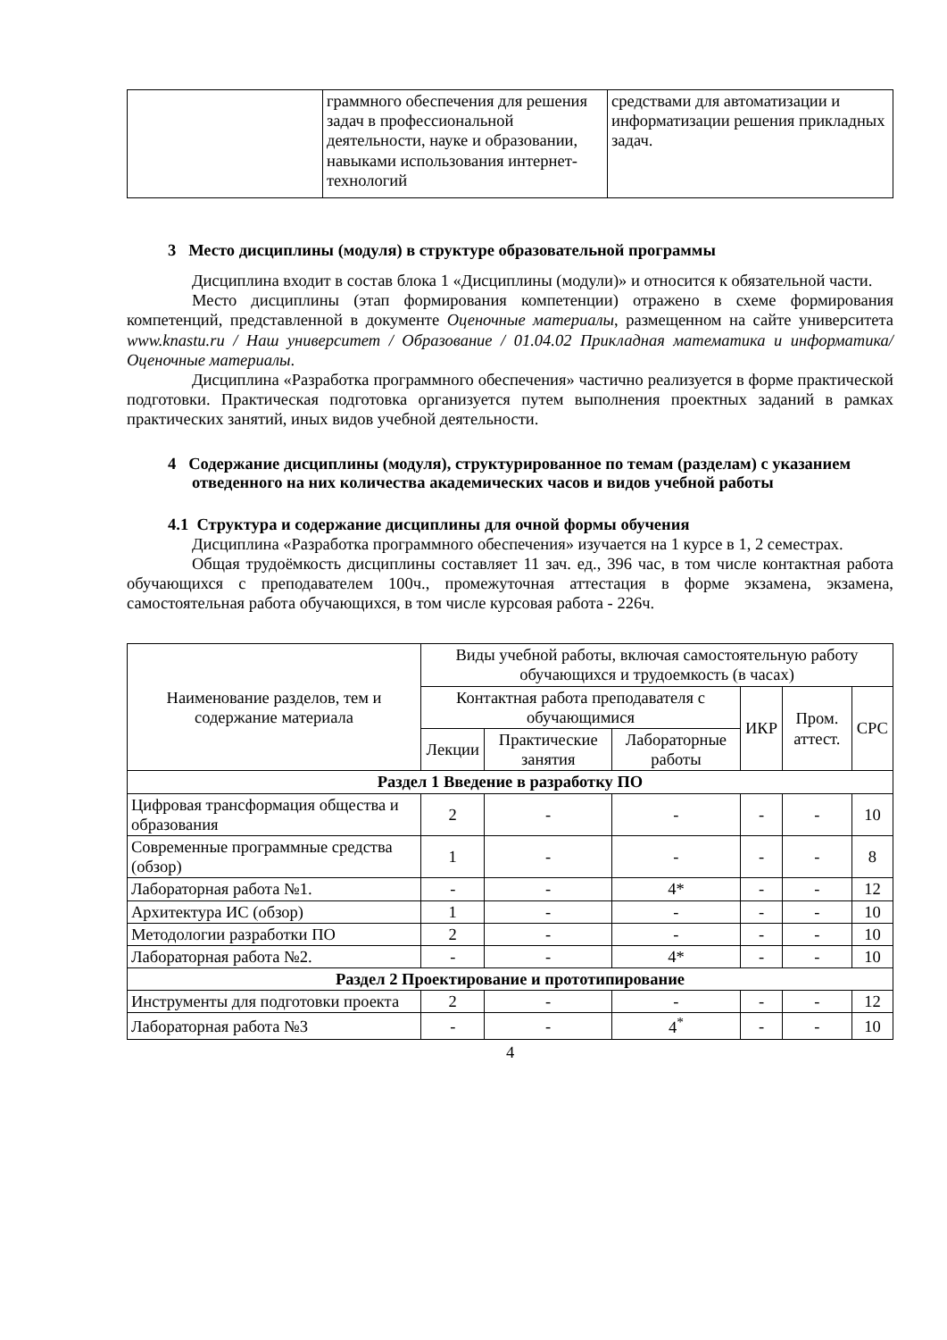| | граммного обеспечения для решения задач в профессиональной деятельности, науке и образовании, навыками использования интернет-технологий | средствами для автоматизации и информатизации решения прикладных задач. |
3 Место дисциплины (модуля) в структуре образовательной программы
Дисциплина входит в состав блока 1 «Дисциплины (модули)» и относится к обязательной части.
Место дисциплины (этап формирования компетенции) отражено в схеме формирования компетенций, представленной в документе Оценочные материалы, размещенном на сайте университета www.knastu.ru / Наш университет / Образование / 01.04.02 Прикладная математика и информатика/Оценочные материалы.
Дисциплина «Разработка программного обеспечения» частично реализуется в форме практической подготовки. Практическая подготовка организуется путем выполнения проектных заданий в рамках практических занятий, иных видов учебной деятельности.
4 Содержание дисциплины (модуля), структурированное по темам (разделам) с указанием отведенного на них количества академических часов и видов учебной работы
4.1 Структура и содержание дисциплины для очной формы обучения
Дисциплина «Разработка программного обеспечения» изучается на 1 курсе в 1, 2 семестрах.
Общая трудоёмкость дисциплины составляет 11 зач. ед., 396 час, в том числе контактная работа обучающихся с преподавателем 100ч., промежуточная аттестация в форме экзамена, экзамена, самостоятельная работа обучающихся, в том числе курсовая работа - 226ч.
| Наименование разделов, тем и содержание материала | Виды учебной работы, включая самостоятельную работу обучающихся и трудоемкость (в часах) | | | | | |
| --- | --- | --- | --- | --- | --- | --- |
| | Контактная работа преподавателя с обучающимися | | | ИКР | Пром. аттест. | СРС |
| | Лекции | Практические занятия | Лабораторные работы | | | |
| Раздел 1 Введение в разработку ПО | | | | | | |
| Цифровая трансформация общества и образования | 2 | - | - | - | - | 10 |
| Современные программные средства (обзор) | 1 | - | - | - | - | 8 |
| Лабораторная работа №1. | - | - | 4* | - | - | 12 |
| Архитектура ИС (обзор) | 1 | - | - | - | - | 10 |
| Методологии разработки ПО | 2 | - | - | - | - | 10 |
| Лабораторная работа №2. | - | - | 4* | - | - | 10 |
| Раздел 2 Проектирование и прототипирование | | | | | | |
| Инструменты для подготовки проекта | 2 | - | - | - | - | 12 |
| Лабораторная работа №3 | - | - | 4<sup>*</sup> | - | - | 10 |
4